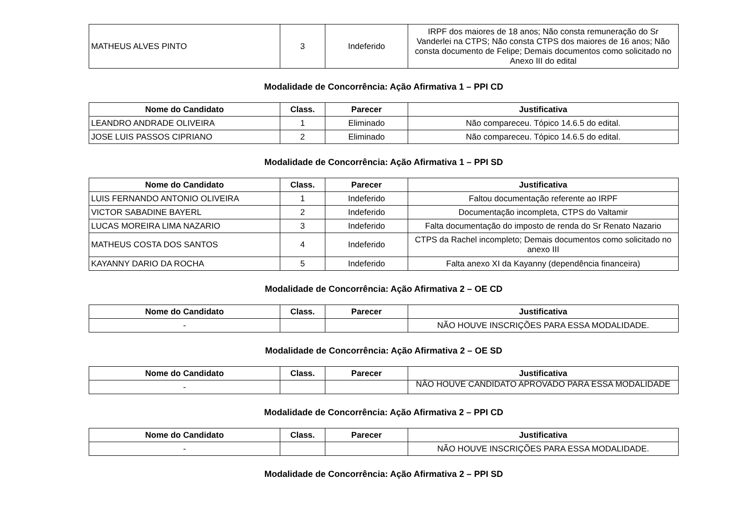| MATHEUS ALVES PINTO | 3 | Indeferido | IRPF dos maiores de 18 anos; Não consta remuneração do Sr Vanderlei na CTPS; Não consta CTPS dos maiores de 16 anos; Não consta documento de Felipe; Demais documentos como solicitado no Anexo III do edital |
Modalidade de Concorrência: Ação Afirmativa 1 – PPI CD
| Nome do Candidato | Class. | Parecer | Justificativa |
| --- | --- | --- | --- |
| LEANDRO ANDRADE OLIVEIRA | 1 | Eliminado | Não compareceu. Tópico 14.6.5 do edital. |
| JOSE LUIS PASSOS CIPRIANO | 2 | Eliminado | Não compareceu. Tópico 14.6.5 do edital. |
Modalidade de Concorrência: Ação Afirmativa 1 – PPI SD
| Nome do Candidato | Class. | Parecer | Justificativa |
| --- | --- | --- | --- |
| LUIS FERNANDO ANTONIO OLIVEIRA | 1 | Indeferido | Faltou documentação referente ao IRPF |
| VICTOR SABADINE BAYERL | 2 | Indeferido | Documentação incompleta, CTPS do Valtamir |
| LUCAS MOREIRA LIMA NAZARIO | 3 | Indeferido | Falta documentação do imposto de renda do Sr Renato Nazario |
| MATHEUS COSTA DOS SANTOS | 4 | Indeferido | CTPS da Rachel incompleto; Demais documentos como solicitado no anexo III |
| KAYANNY DARIO DA ROCHA | 5 | Indeferido | Falta anexo XI da Kayanny (dependência financeira) |
Modalidade de Concorrência: Ação Afirmativa 2 – OE CD
| Nome do Candidato | Class. | Parecer | Justificativa |
| --- | --- | --- | --- |
| - | | | NÃO HOUVE INSCRIÇÕES PARA ESSA MODALIDADE. |
Modalidade de Concorrência: Ação Afirmativa 2 – OE SD
| Nome do Candidato | Class. | Parecer | Justificativa |
| --- | --- | --- | --- |
| - | | | NÃO HOUVE CANDIDATO APROVADO PARA ESSA MODALIDADE |
Modalidade de Concorrência: Ação Afirmativa 2 – PPI CD
| Nome do Candidato | Class. | Parecer | Justificativa |
| --- | --- | --- | --- |
| - | | | NÃO HOUVE INSCRIÇÕES PARA ESSA MODALIDADE. |
Modalidade de Concorrência: Ação Afirmativa 2 – PPI SD